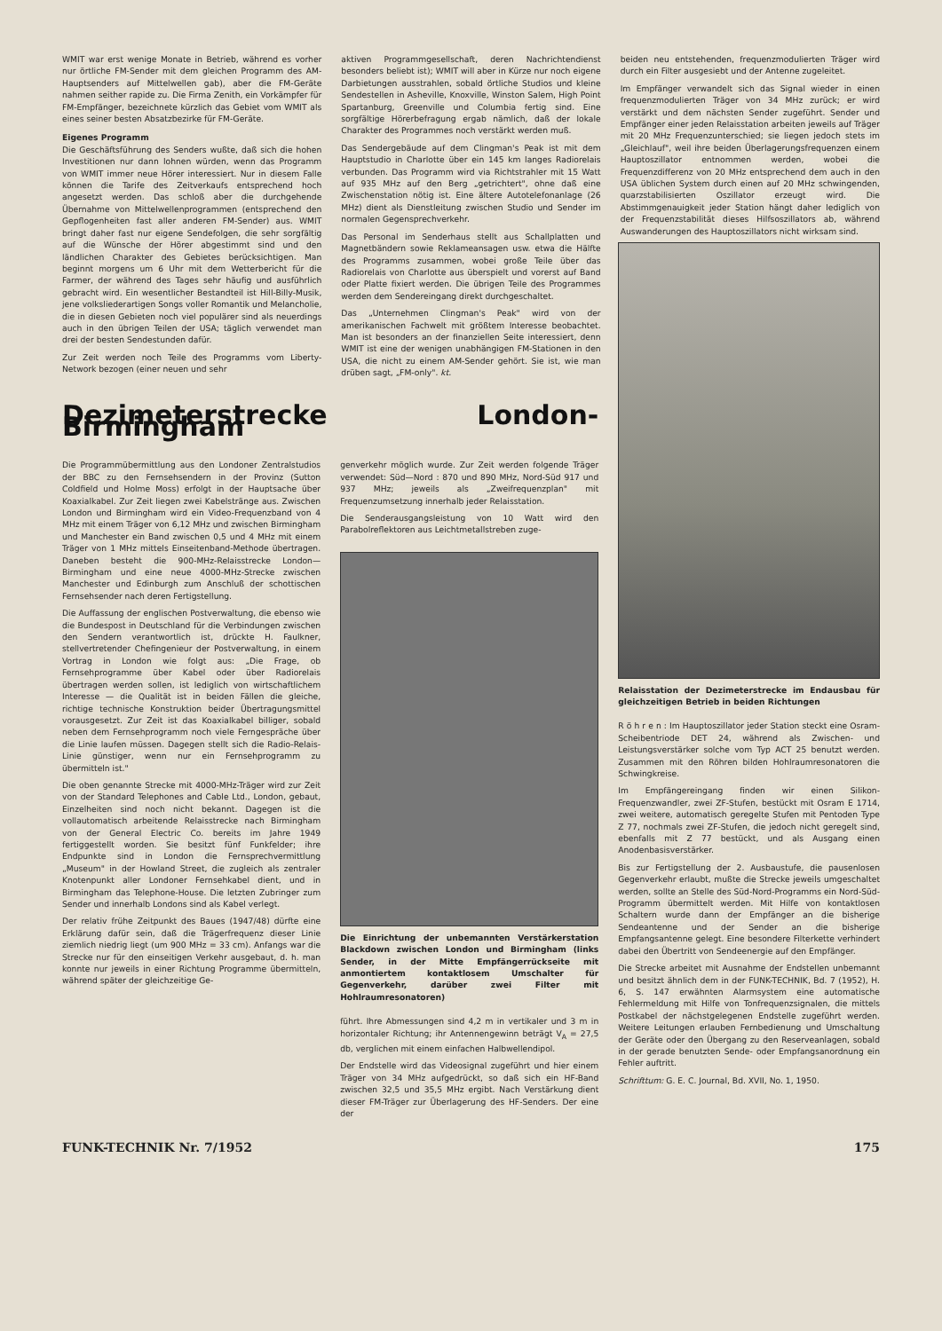WMIT war erst wenige Monate in Betrieb, während es vorher nur örtliche FM-Sender mit dem gleichen Programm des AM-Hauptsenders auf Mittelwellen gab), aber die FM-Geräte nahmen seither rapide zu. Die Firma Zenith, ein Vorkämpfer für FM-Empfänger, bezeichnete kürzlich das Gebiet vom WMIT als eines seiner besten Absatzbezirke für FM-Geräte.
Eigenes Programm
Die Geschäftsführung des Senders wußte, daß sich die hohen Investitionen nur dann lohnen würden, wenn das Programm von WMIT immer neue Hörer interessiert. Nur in diesem Falle können die Tarife des Zeitverkaufs entsprechend hoch angesetzt werden. Das schloß aber die durchgehende Übernahme von Mittelwellenprogrammen (entsprechend den Gepflogenheiten fast aller anderen FM-Sender) aus. WMIT bringt daher fast nur eigene Sendefolgen, die sehr sorgfältig auf die Wünsche der Hörer abgestimmt sind und den ländlichen Charakter des Gebietes berücksichtigen. Man beginnt morgens um 6 Uhr mit dem Wetterbericht für die Farmer, der während des Tages sehr häufig und ausführlich gebracht wird. Ein wesentlicher Bestandteil ist Hill-Billy-Musik, jene volksliederartigen Songs voller Romantik und Melancholie, die in diesen Gebieten noch viel populärer sind als neuerdings auch in den übrigen Teilen der USA; täglich verwendet man drei der besten Sendestunden dafür.
Zur Zeit werden noch Teile des Programms vom Liberty-Network bezogen (einer neuen und sehr
aktiven Programmgesellschaft, deren Nachrichtendienst besonders beliebt ist); WMIT will aber in Kürze nur noch eigene Darbietungen ausstrahlen, sobald örtliche Studios und kleine Sendestellen in Asheville, Knoxville, Winston Salem, High Point Spartanburg, Greenville und Columbia fertig sind. Eine sorgfältige Hörerbefragung ergab nämlich, daß der lokale Charakter des Programmes noch verstärkt werden muß.
Das Sendergebäude auf dem Clingman's Peak ist mit dem Hauptstudio in Charlotte über ein 145 km langes Radiorelais verbunden. Das Programm wird via Richtstrahler mit 15 Watt auf 935 MHz auf den Berg „getrichtert", ohne daß eine Zwischenstation nötig ist. Eine ältere Autotelefonanlage (26 MHz) dient als Dienstleitung zwischen Studio und Sender im normalen Gegensprechverkehr.
Das Personal im Senderhaus stellt aus Schallplatten und Magnetbändern sowie Reklameansagen usw. etwa die Hälfte des Programms zusammen, wobei große Teile über das Radiorelais von Charlotte aus überspielt und vorerst auf Band oder Platte fixiert werden. Die übrigen Teile des Programmes werden dem Sendereingang direkt durchgeschaltet.
Das „Unternehmen Clingman's Peak" wird von der amerikanischen Fachwelt mit größtem Interesse beobachtet. Man ist besonders an der finanziellen Seite interessiert, denn WMIT ist eine der wenigen unabhängigen FM-Stationen in den USA, die nicht zu einem AM-Sender gehört. Sie ist, wie man drüben sagt, „FM-only". kt.
beiden neu entstehenden, frequenzmodulierten Träger wird durch ein Filter ausgesiebt und der Antenne zugeleitet.
Im Empfänger verwandelt sich das Signal wieder in einen frequenzmodulierten Träger von 34 MHz zurück; er wird verstärkt und dem nächsten Sender zugeführt. Sender und Empfänger einer jeden Relaisstation arbeiten jeweils auf Träger mit 20 MHz Frequenzunterschied; sie liegen jedoch stets im „Gleichlauf", weil ihre beiden Überlagerungsfrequenzen einem Hauptoszillator entnommen werden, wobei die Frequenzdifferenz von 20 MHz entsprechend dem auch in den USA üblichen System durch einen auf 20 MHz schwingenden, quarzstabilisierten Oszillator erzeugt wird. Die Abstimmgenauigkeit jeder Station hängt daher lediglich von der Frequenzstabilität dieses Hilfsoszillators ab, während Auswanderungen des Hauptoszillators nicht wirksam sind.
Dezimeterstrecke London-Birmingham
Die Programmübermittlung aus den Londoner Zentralstudios der BBC zu den Fernsehsendern in der Provinz (Sutton Coldfield und Holme Moss) erfolgt in der Hauptsache über Koaxialkabel. Zur Zeit liegen zwei Kabelstränge aus. Zwischen London und Birmingham wird ein Video-Frequenzband von 4 MHz mit einem Träger von 6,12 MHz und zwischen Birmingham und Manchester ein Band zwischen 0,5 und 4 MHz mit einem Träger von 1 MHz mittels Einseitenband-Methode übertragen. Daneben besteht die 900-MHz-Relaisstrecke London—Birmingham und eine neue 4000-MHz-Strecke zwischen Manchester und Edinburgh zum Anschluß der schottischen Fernsehsender nach deren Fertigstellung.
Die Auffassung der englischen Postverwaltung, die ebenso wie die Bundespost in Deutschland für die Verbindungen zwischen den Sendern verantwortlich ist, drückte H. Faulkner, stellvertretender Chefingenieur der Postverwaltung, in einem Vortrag in London wie folgt aus: „Die Frage, ob Fernsehprogramme über Kabel oder über Radiorelais übertragen werden sollen, ist lediglich von wirtschaftlichem Interesse — die Qualität ist in beiden Fällen die gleiche, richtige technische Konstruktion beider Übertragungsmittel vorausgesetzt. Zur Zeit ist das Koaxialkabel billiger, sobald neben dem Fernsehprogramm noch viele Ferngespräche über die Linie laufen müssen. Dagegen stellt sich die Radio-Relais-Linie günstiger, wenn nur ein Fernsehprogramm zu übermitteln ist."
Die oben genannte Strecke mit 4000-MHz-Träger wird zur Zeit von der Standard Telephones and Cable Ltd., London, gebaut, Einzelheiten sind noch nicht bekannt. Dagegen ist die vollautomatisch arbeitende Relaisstrecke nach Birmingham von der General Electric Co. bereits im Jahre 1949 fertiggestellt worden. Sie besitzt fünf Funkfelder; ihre Endpunkte sind in London die Fernsprechvermittlung „Museum" in der Howland Street, die zugleich als zentraler Knotenpunkt aller Londoner Fernsehkabel dient, und in Birmingham das Telephone-House. Die letzten Zubringer zum Sender und innerhalb Londons sind als Kabel verlegt.
Der relativ frühe Zeitpunkt des Baues (1947/48) dürfte eine Erklärung dafür sein, daß die Trägerfrequenz dieser Linie ziemlich niedrig liegt (um 900 MHz = 33 cm). Anfangs war die Strecke nur für den einseitigen Verkehr ausgebaut, d. h. man konnte nur jeweils in einer Richtung Programme übermitteln, während später der gleichzeitige Ge-
genverkehr möglich wurde. Zur Zeit werden folgende Träger verwendet: Süd—Nord : 870 und 890 MHz, Nord-Süd 917 und 937 MHz; jeweils als „Zweifrequenzplan" mit Frequenzumsetzung innerhalb jeder Relaisstation.
Die Senderausgangsleistung von 10 Watt wird den Parabolreflektoren aus Leichtmetallstreben zuge-
Die Einrichtung der unbemannten Verstärkerstation Blackdown zwischen London und Birmingham (links Sender, in der Mitte Empfängerrückseite mit anmontiertem kontaktlosem Umschalter für Gegenverkehr, darüber zwei Filter mit Hohlraumresonatoren)
führt. Ihre Abmessungen sind 4,2 m in vertikaler und 3 m in horizontaler Richtung; ihr Antennengewinn beträgt V<sub>A</sub> = 27,5 db, verglichen mit einem einfachen Halbwellendipol.
Der Endstelle wird das Videosignal zugeführt und hier einem Träger von 34 MHz aufgedrückt, so daß sich ein HF-Band zwischen 32,5 und 35,5 MHz ergibt. Nach Verstärkung dient dieser FM-Träger zur Überlagerung des HF-Senders. Der eine der
Relaisstation der Dezimeterstrecke im Endausbau für gleichzeitigen Betrieb in beiden Richtungen
R ö h r e n : Im Hauptoszillator jeder Station steckt eine Osram-Scheibentriode DET 24, während als Zwischen- und Leistungsverstärker solche vom Typ ACT 25 benutzt werden. Zusammen mit den Röhren bilden Hohlraumresonatoren die Schwingkreise.
Im Empfängereingang finden wir einen Silikon-Frequenzwandler, zwei ZF-Stufen, bestückt mit Osram E 1714, zwei weitere, automatisch geregelte Stufen mit Pentoden Type Z 77, nochmals zwei ZF-Stufen, die jedoch nicht geregelt sind, ebenfalls mit Z 77 bestückt, und als Ausgang einen Anodenbasisverstärker.
Bis zur Fertigstellung der 2. Ausbaustufe, die pausenlosen Gegenverkehr erlaubt, mußte die Strecke jeweils umgeschaltet werden, sollte an Stelle des Süd-Nord-Programms ein Nord-Süd-Programm übermittelt werden. Mit Hilfe von kontaktlosen Schaltern wurde dann der Empfänger an die bisherige Sendeantenne und der Sender an die bisherige Empfangsantenne gelegt. Eine besondere Filterkette verhindert dabei den Übertritt von Sendeenergie auf den Empfänger.
Die Strecke arbeitet mit Ausnahme der Endstellen unbemannt und besitzt ähnlich dem in der FUNK-TECHNIK, Bd. 7 (1952), H. 6, S. 147 erwähnten Alarmsystem eine automatische Fehlermeldung mit Hilfe von Tonfrequenzsignalen, die mittels Postkabel der nächstgelegenen Endstelle zugeführt werden. Weitere Leitungen erlauben Fernbedienung und Umschaltung der Geräte oder den Übergang zu den Reserveanlagen, sobald in der gerade benutzten Sende- oder Empfangsanordnung ein Fehler auftritt.
Schrifttum: G. E. C. Journal, Bd. XVII, No. 1, 1950.
FUNK-TECHNIK Nr. 7/1952 175